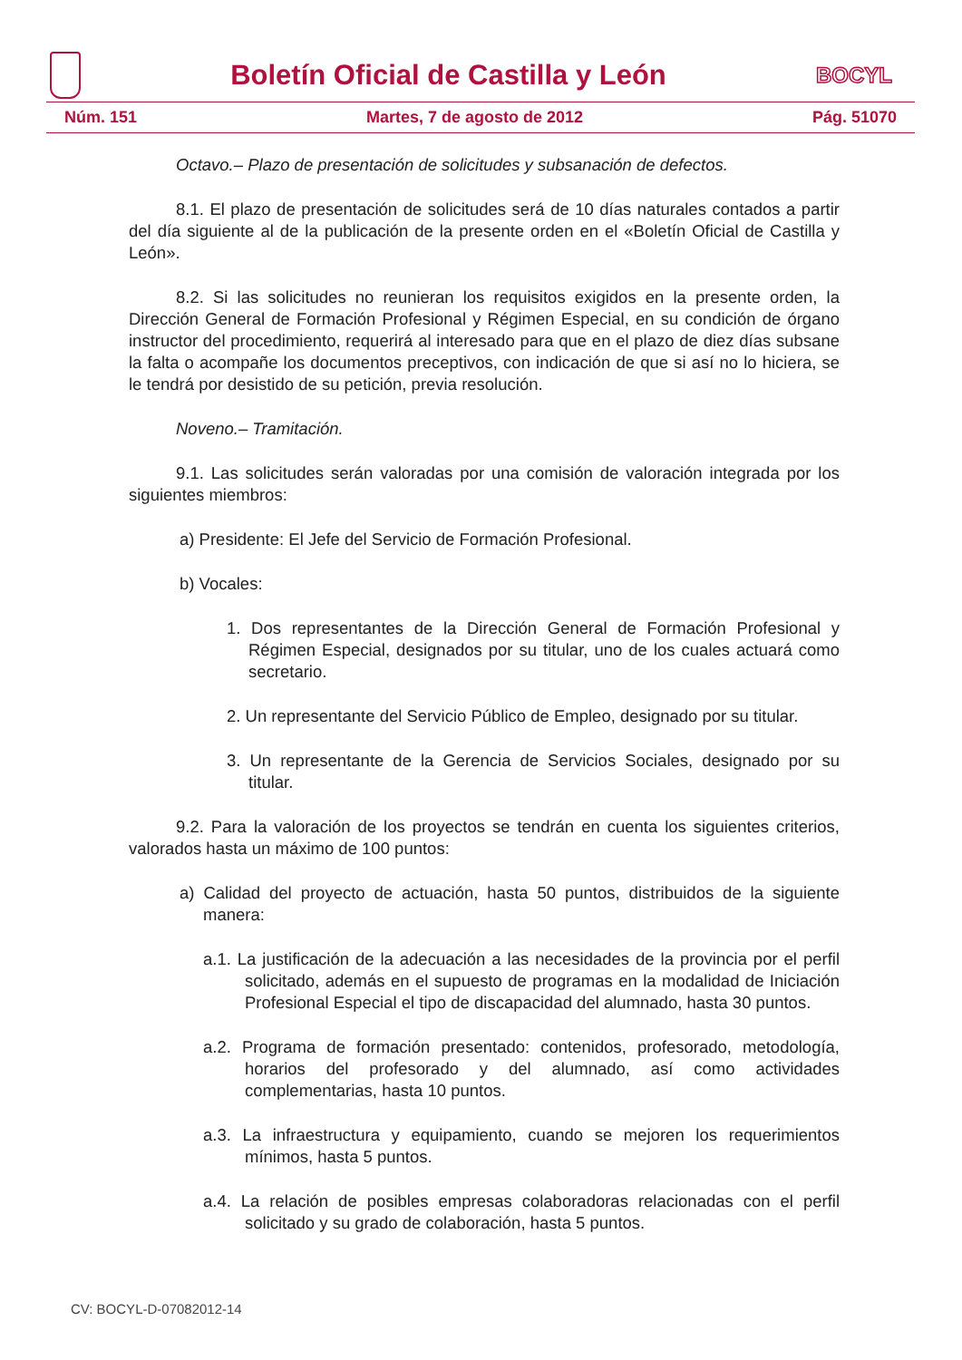Boletín Oficial de Castilla y León
BOCYL
Núm. 151 Martes, 7 de agosto de 2012 Pág. 51070
Octavo.– Plazo de presentación de solicitudes y subsanación de defectos.
8.1. El plazo de presentación de solicitudes será de 10 días naturales contados a partir del día siguiente al de la publicación de la presente orden en el «Boletín Oficial de Castilla y León».
8.2. Si las solicitudes no reunieran los requisitos exigidos en la presente orden, la Dirección General de Formación Profesional y Régimen Especial, en su condición de órgano instructor del procedimiento, requerirá al interesado para que en el plazo de diez días subsane la falta o acompañe los documentos preceptivos, con indicación de que si así no lo hiciera, se le tendrá por desistido de su petición, previa resolución.
Noveno.– Tramitación.
9.1. Las solicitudes serán valoradas por una comisión de valoración integrada por los siguientes miembros:
a) Presidente: El Jefe del Servicio de Formación Profesional.
b) Vocales:
1. Dos representantes de la Dirección General de Formación Profesional y Régimen Especial, designados por su titular, uno de los cuales actuará como secretario.
2. Un representante del Servicio Público de Empleo, designado por su titular.
3. Un representante de la Gerencia de Servicios Sociales, designado por su titular.
9.2. Para la valoración de los proyectos se tendrán en cuenta los siguientes criterios, valorados hasta un máximo de 100 puntos:
a) Calidad del proyecto de actuación, hasta 50 puntos, distribuidos de la siguiente manera:
a.1. La justificación de la adecuación a las necesidades de la provincia por el perfil solicitado, además en el supuesto de programas en la modalidad de Iniciación Profesional Especial el tipo de discapacidad del alumnado, hasta 30 puntos.
a.2. Programa de formación presentado: contenidos, profesorado, metodología, horarios del profesorado y del alumnado, así como actividades complementarias, hasta 10 puntos.
a.3. La infraestructura y equipamiento, cuando se mejoren los requerimientos mínimos, hasta 5 puntos.
a.4. La relación de posibles empresas colaboradoras relacionadas con el perfil solicitado y su grado de colaboración, hasta 5 puntos.
CV: BOCYL-D-07082012-14